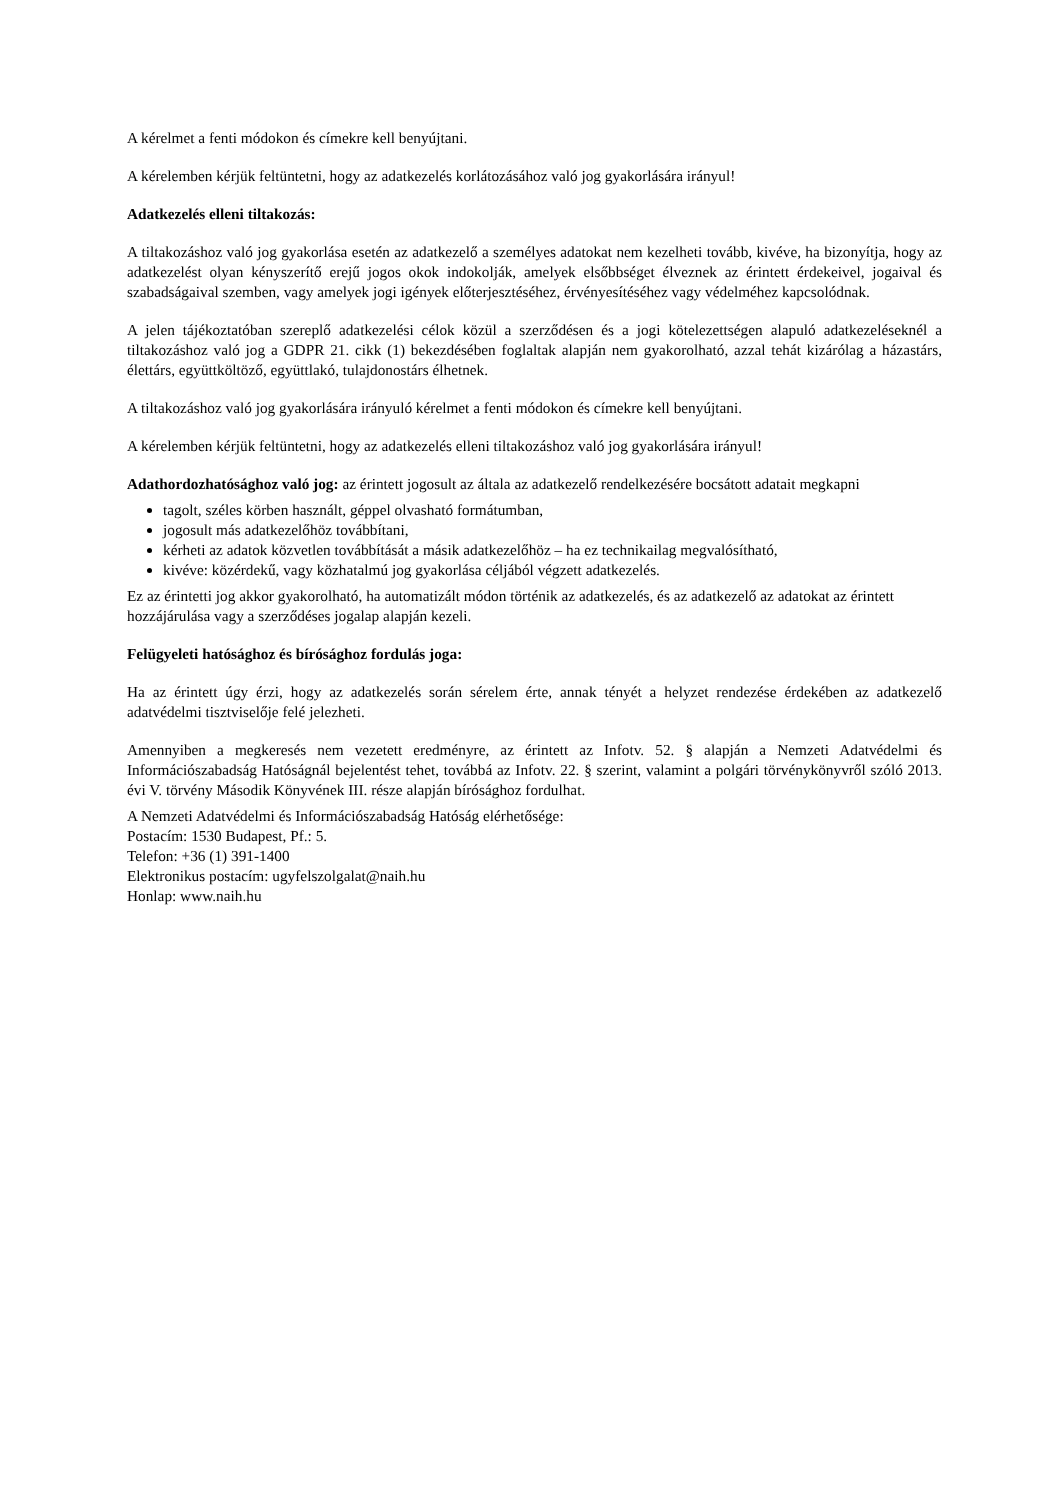A kérelmet a fenti módokon és címekre kell benyújtani.
A kérelemben kérjük feltüntetni, hogy az adatkezelés korlátozásához való jog gyakorlására irányul!
Adatkezelés elleni tiltakozás:
A tiltakozáshoz való jog gyakorlása esetén az adatkezelő a személyes adatokat nem kezelheti tovább, kivéve, ha bizonyítja, hogy az adatkezelést olyan kényszerítő erejű jogos okok indokolják, amelyek elsőbbséget élveznek az érintett érdekeivel, jogaival és szabadságaival szemben, vagy amelyek jogi igények előterjesztéséhez, érvényesítéséhez vagy védelméhez kapcsolódnak.
A jelen tájékoztatóban szereplő adatkezelési célok közül a szerződésen és a jogi kötelezettségen alapuló adatkezeléseknél a tiltakozáshoz való jog a GDPR 21. cikk (1) bekezdésében foglaltak alapján nem gyakorolható, azzal tehát kizárólag a házastárs, élettárs, együttköltöző, együttlakó, tulajdonostárs élhetnek.
A tiltakozáshoz való jog gyakorlására irányuló kérelmet a fenti módokon és címekre kell benyújtani.
A kérelemben kérjük feltüntetni, hogy az adatkezelés elleni tiltakozáshoz való jog gyakorlására irányul!
Adathordozhatósághoz való jog: az érintett jogosult az általa az adatkezelő rendelkezésére bocsátott adatait megkapni
tagolt, széles körben használt, géppel olvasható formátumban,
jogosult más adatkezelőhöz továbbítani,
kérheti az adatok közvetlen továbbítását a másik adatkezelőhöz – ha ez technikailag megvalósítható,
kivéve: közérdekű, vagy közhatalmú jog gyakorlása céljából végzett adatkezelés.
Ez az érintetti jog akkor gyakorolható, ha automatizált módon történik az adatkezelés, és az adatkezelő az adatokat az érintett hozzájárulása vagy a szerződéses jogalap alapján kezeli.
Felügyeleti hatósághoz és bírósághoz fordulás joga:
Ha az érintett úgy érzi, hogy az adatkezelés során sérelem érte, annak tényét a helyzet rendezése érdekében az adatkezelő adatvédelmi tisztviselője felé jelezheti.
Amennyiben a megkeresés nem vezetett eredményre, az érintett az Infotv. 52. § alapján a Nemzeti Adatvédelmi és Információszabadság Hatóságnál bejelentést tehet, továbbá az Infotv. 22. § szerint, valamint a polgári törvénykönyvről szóló 2013. évi V. törvény Második Könyvének III. része alapján bírósághoz fordulhat.
A Nemzeti Adatvédelmi és Információszabadság Hatóság elérhetősége:
Postacím: 1530 Budapest, Pf.: 5.
Telefon: +36 (1) 391-1400
Elektronikus postacím: ugyfelszolgalat@naih.hu
Honlap: www.naih.hu